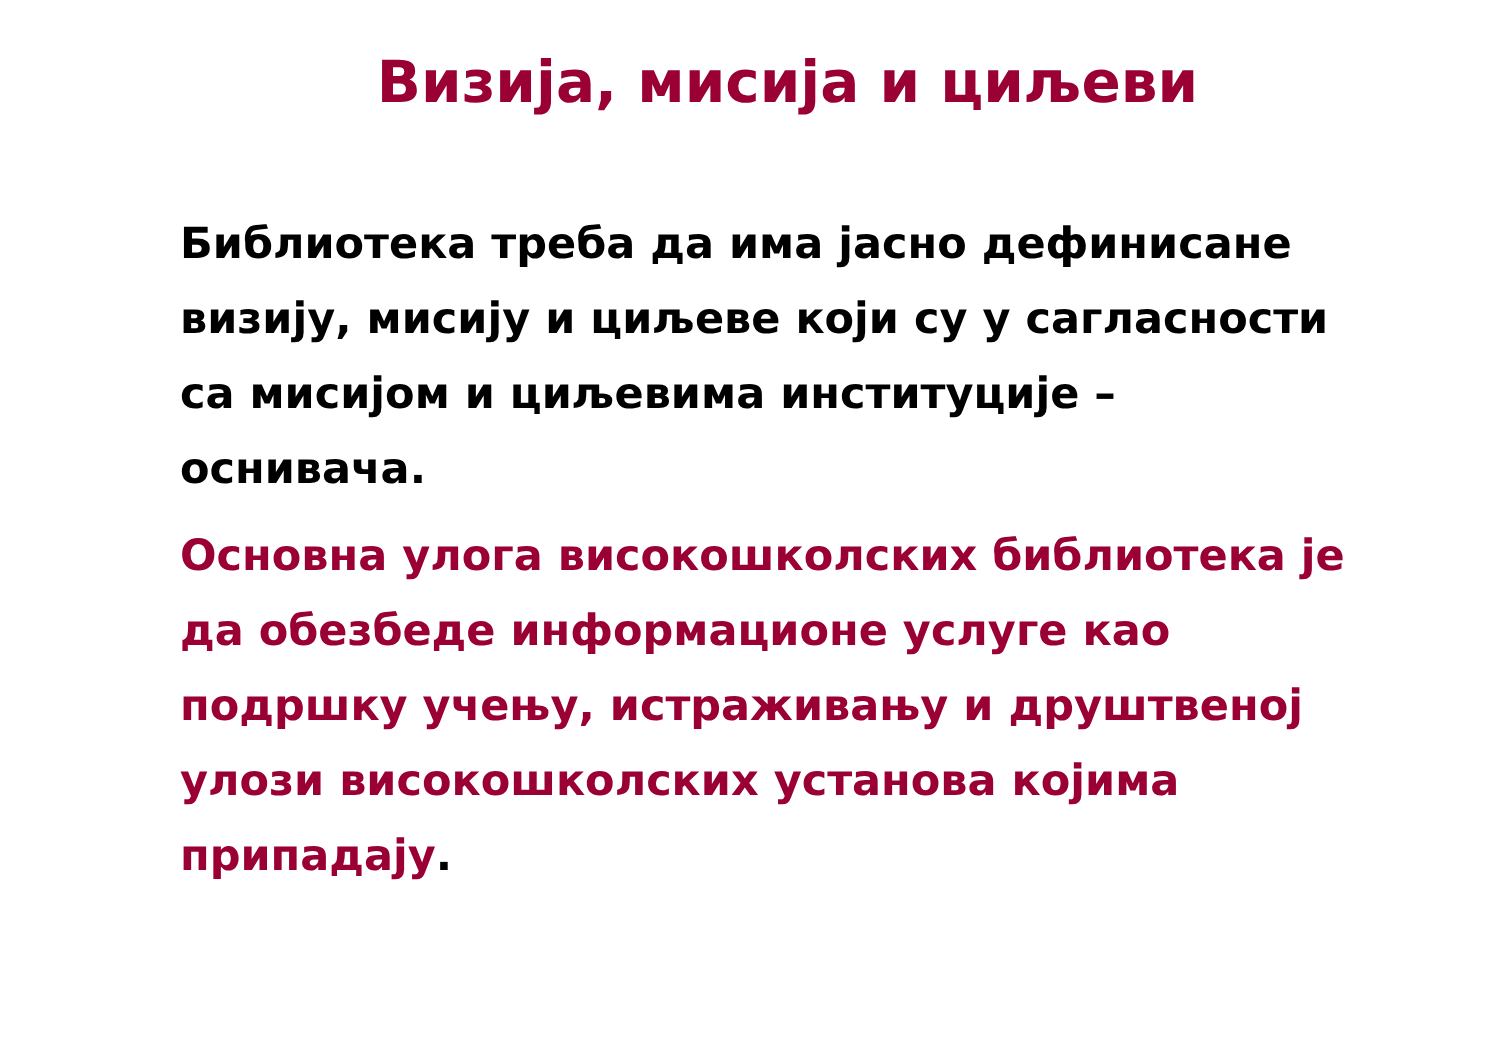Визија, мисија и циљеви
Библиотека треба да има јасно дефинисане визију, мисију и циљеве који су у сагласности са мисијом и циљевима институције – оснивача.
Основна улога високошколских библиотека је да обезбеде информационе услуге као подршку учењу, истраживању и друштвеној улози високошколских установа којима припадају.